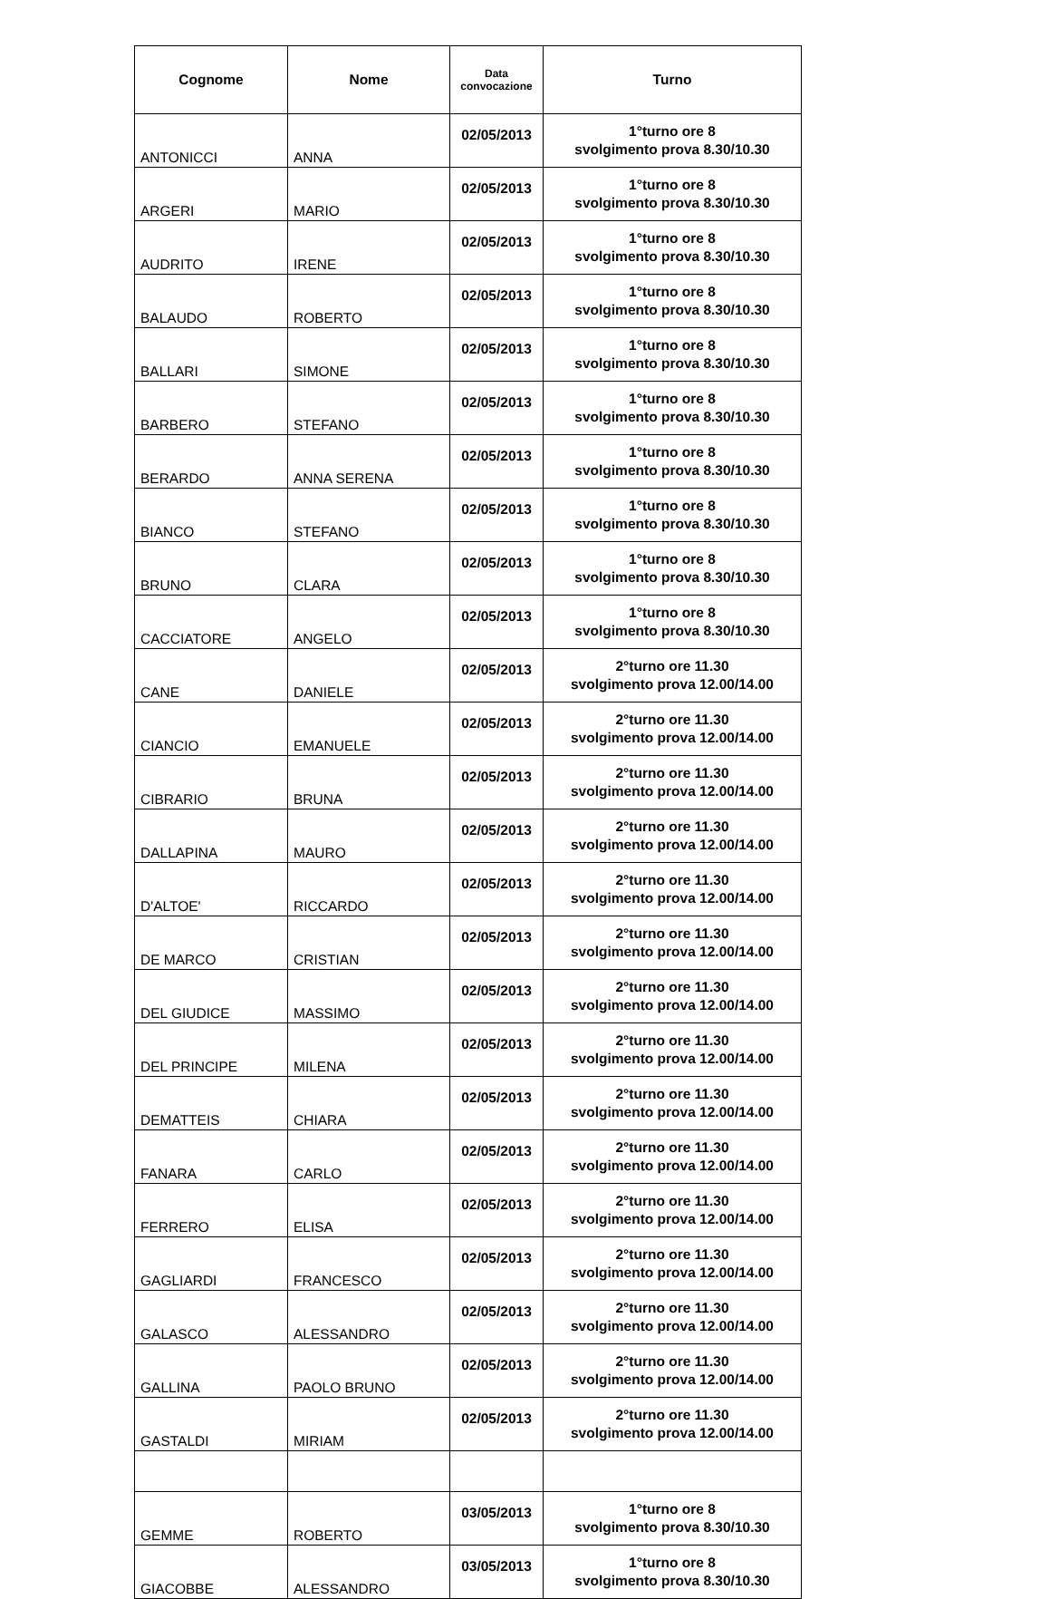| Cognome | Nome | Data convocazione | Turno |
| --- | --- | --- | --- |
| ANTONICCI | ANNA | 02/05/2013 | 1°turno ore 8 svolgimento prova 8.30/10.30 |
| ARGERI | MARIO | 02/05/2013 | 1°turno ore 8 svolgimento prova 8.30/10.30 |
| AUDRITO | IRENE | 02/05/2013 | 1°turno ore 8 svolgimento prova 8.30/10.30 |
| BALAUDO | ROBERTO | 02/05/2013 | 1°turno ore 8 svolgimento prova 8.30/10.30 |
| BALLARI | SIMONE | 02/05/2013 | 1°turno ore 8 svolgimento prova 8.30/10.30 |
| BARBERO | STEFANO | 02/05/2013 | 1°turno ore 8 svolgimento prova 8.30/10.30 |
| BERARDO | ANNA SERENA | 02/05/2013 | 1°turno ore 8 svolgimento prova 8.30/10.30 |
| BIANCO | STEFANO | 02/05/2013 | 1°turno ore 8 svolgimento prova 8.30/10.30 |
| BRUNO | CLARA | 02/05/2013 | 1°turno ore 8 svolgimento prova 8.30/10.30 |
| CACCIATORE | ANGELO | 02/05/2013 | 1°turno ore 8 svolgimento prova 8.30/10.30 |
| CANE | DANIELE | 02/05/2013 | 2°turno ore 11.30 svolgimento prova 12.00/14.00 |
| CIANCIO | EMANUELE | 02/05/2013 | 2°turno ore 11.30 svolgimento prova 12.00/14.00 |
| CIBRARIO | BRUNA | 02/05/2013 | 2°turno ore 11.30 svolgimento prova 12.00/14.00 |
| DALLAPINA | MAURO | 02/05/2013 | 2°turno ore 11.30 svolgimento prova 12.00/14.00 |
| D'ALTOE' | RICCARDO | 02/05/2013 | 2°turno ore 11.30 svolgimento prova 12.00/14.00 |
| DE MARCO | CRISTIAN | 02/05/2013 | 2°turno ore 11.30 svolgimento prova 12.00/14.00 |
| DEL GIUDICE | MASSIMO | 02/05/2013 | 2°turno ore 11.30 svolgimento prova 12.00/14.00 |
| DEL PRINCIPE | MILENA | 02/05/2013 | 2°turno ore 11.30 svolgimento prova 12.00/14.00 |
| DEMATTEIS | CHIARA | 02/05/2013 | 2°turno ore 11.30 svolgimento prova 12.00/14.00 |
| FANARA | CARLO | 02/05/2013 | 2°turno ore 11.30 svolgimento prova 12.00/14.00 |
| FERRERO | ELISA | 02/05/2013 | 2°turno ore 11.30 svolgimento prova 12.00/14.00 |
| GAGLIARDI | FRANCESCO | 02/05/2013 | 2°turno ore 11.30 svolgimento prova 12.00/14.00 |
| GALASCO | ALESSANDRO | 02/05/2013 | 2°turno ore 11.30 svolgimento prova 12.00/14.00 |
| GALLINA | PAOLO BRUNO | 02/05/2013 | 2°turno ore 11.30 svolgimento prova 12.00/14.00 |
| GASTALDI | MIRIAM | 02/05/2013 | 2°turno ore 11.30 svolgimento prova 12.00/14.00 |
| GEMME | ROBERTO | 03/05/2013 | 1°turno ore 8 svolgimento prova 8.30/10.30 |
| GIACOBBE | ALESSANDRO | 03/05/2013 | 1°turno ore 8 svolgimento prova 8.30/10.30 |